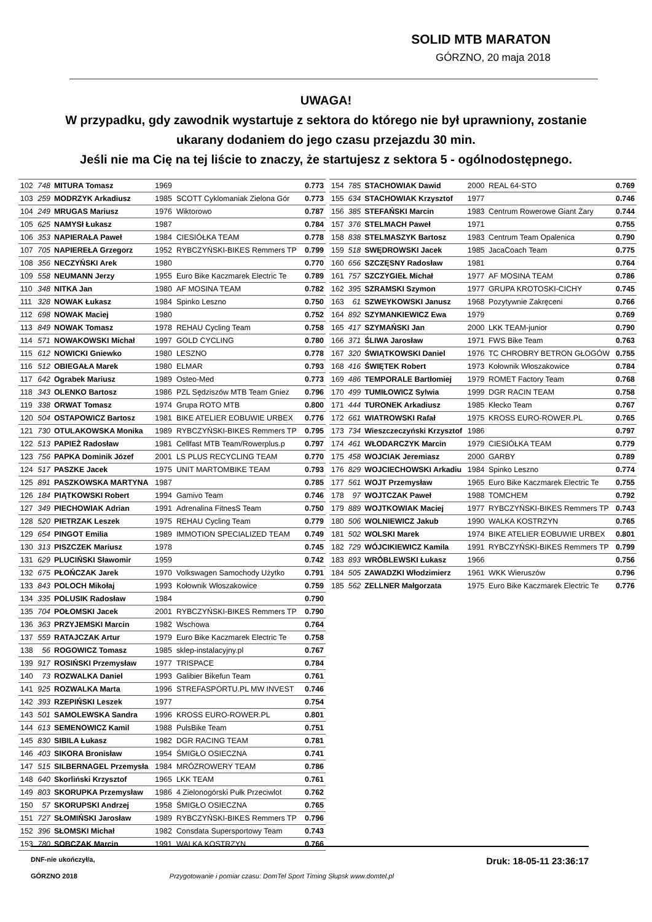SOLID MTB MARATON
GÓRZNO, 20 maja 2018
UWAGA!
W przypadku, gdy zawodnik wystartuje z sektora do którego nie był uprawniony, zostanie
ukarany dodaniem do jego czasu przejazdu 30 min.
Jeśli nie ma Cię na tej liście to znaczy, że startujesz z sektora 5 - ogólnodostępnego.
| 102 | 748 | MITURA Tomasz | 1969 | | 0.773 |
| 103 | 259 | MODRZYK Arkadiusz | 1985 | SCOTT Cyklomaniak Zielona Gór | 0.773 |
| 104 | 249 | MRUGAS Mariusz | 1976 | Wiktorowo | 0.787 |
| 105 | 625 | NAMYSł Łukasz | 1987 | | 0.784 |
| 106 | 353 | NAPIERAŁA Paweł | 1984 | CIESIÓŁKA TEAM | 0.778 |
| 107 | 705 | NAPIEREŁA Grzegorz | 1952 | RYBCZYŃSKI-BIKES Remmers TP | 0.799 |
| 108 | 356 | NECZYŃSKI Arek | 1980 | | 0.770 |
| 109 | 558 | NEUMANN Jerzy | 1955 | Euro Bike Kaczmarek Electric Te | 0.789 |
| 110 | 348 | NITKA Jan | 1980 | AF MOSINA TEAM | 0.782 |
| 111 | 328 | NOWAK Łukasz | 1984 | Spinko Leszno | 0.750 |
| 112 | 698 | NOWAK Maciej | 1980 | | 0.752 |
| 113 | 849 | NOWAK Tomasz | 1978 | REHAU Cycling Team | 0.758 |
| 114 | 571 | NOWAKOWSKI Michał | 1997 | GOLD CYCLING | 0.780 |
| 115 | 612 | NOWICKI Gniewko | 1980 | LESZNO | 0.778 |
| 116 | 512 | OBIEGAŁA Marek | 1980 | ELMAR | 0.793 |
| 117 | 642 | Ograbek Mariusz | 1989 | Osteo-Med | 0.773 |
| 118 | 343 | OLENKO Bartosz | 1986 | PZL Sędziszów MTB Team Gniez | 0.796 |
| 119 | 338 | ORWAT Tomasz | 1974 | Grupa ROTO MTB | 0.800 |
| 120 | 504 | OSTAPOWICZ Bartosz | 1981 | BIKE ATELIER EOBUWIE URBEX | 0.776 |
| 121 | 730 | OTULAKOWSKA Monika | 1989 | RYBCZYŃSKI-BIKES Remmers TP | 0.795 |
| 122 | 513 | PAPIEŻ Radosław | 1981 | Cellfast MTB Team/Rowerplus.p | 0.797 |
| 123 | 756 | PAPKA Dominik Józef | 2001 | LS PLUS RECYCLING TEAM | 0.770 |
| 124 | 517 | PASZKE Jacek | 1975 | UNIT MARTOMBIKE TEAM | 0.793 |
| 125 | 891 | PASZKOWSKA MARTYNA | 1987 | | 0.785 |
| 126 | 184 | PIĄTKOWSKI Robert | 1994 | Gamivo Team | 0.746 |
| 127 | 349 | PIECHOWIAK Adrian | 1991 | Adrenalina FitnesS Team | 0.750 |
| 128 | 520 | PIETRZAK Leszek | 1975 | REHAU Cycling Team | 0.779 |
| 129 | 654 | PINGOT Emilia | 1989 | IMMOTION SPECIALIZED TEAM | 0.749 |
| 130 | 313 | PISZCZEK Mariusz | 1978 | | 0.745 |
| 131 | 629 | PLUCIŃSKI Sławomir | 1959 | | 0.742 |
| 132 | 675 | PŁOŃCZAK Jarek | 1970 | Volkswagen Samochody Użytko | 0.791 |
| 133 | 843 | POLOCH Mikołaj | 1993 | Kołownik Włoszakowice | 0.759 |
| 134 | 335 | POLUSIK Radosław | 1984 | | 0.790 |
| 135 | 704 | POŁOMSKI Jacek | 2001 | RYBCZYŃSKI-BIKES Remmers TP | 0.790 |
| 136 | 363 | PRZYJEMSKI Marcin | 1982 | Wschowa | 0.764 |
| 137 | 559 | RATAJCZAK Artur | 1979 | Euro Bike Kaczmarek Electric Te | 0.758 |
| 138 | 56 | ROGOWICZ Tomasz | 1985 | sklep-instalacyjny.pl | 0.767 |
| 139 | 917 | ROSIŃSKI Przemysław | 1977 | TRISPACE | 0.784 |
| 140 | 73 | ROZWALKA Daniel | 1993 | Galibier Bikefun Team | 0.761 |
| 141 | 925 | ROZWALKA Marta | 1996 | STREFASPORTU.PL MW INVEST | 0.746 |
| 142 | 393 | RZEPIŃSKI Leszek | 1977 | | 0.754 |
| 143 | 501 | SAMOLEWSKA Sandra | 1996 | KROSS EURO-ROWER.PL | 0.801 |
| 144 | 613 | SEMENOWICZ Kamil | 1988 | PulsBike Team | 0.751 |
| 145 | 830 | SIBILA Łukasz | 1982 | DGR RACING TEAM | 0.781 |
| 146 | 403 | SIKORA Bronisław | 1954 | ŚMIGŁO OSIECZNA | 0.741 |
| 147 | 515 | SILBERNAGEL Przemysła | 1984 | MRÓZROWERY TEAM | 0.786 |
| 148 | 640 | Skorliński Krzysztof | 1965 | LKK TEAM | 0.761 |
| 149 | 803 | SKORUPKA Przemysław | 1986 | 4 Zielonogórski Pułk Przeciwlot | 0.762 |
| 150 | 57 | SKORUPSKI Andrzej | 1958 | ŚMIGŁO OSIECZNA | 0.765 |
| 151 | 727 | SŁOMIŃSKI Jarosław | 1989 | RYBCZYŃSKI-BIKES Remmers TP | 0.796 |
| 152 | 396 | SŁOMSKI Michał | 1982 | Consdata Supersportowy Team | 0.743 |
| 153 | 780 | SOBCZAK Marcin | 1991 | WALKA KOSTRZYN | 0.766 |
| 154 | 785 | STACHOWIAK Dawid | 2000 | REAL 64-STO | 0.769 |
| 155 | 634 | STACHOWIAK Krzysztof | 1977 | | 0.746 |
| 156 | 385 | STEFAŃSKI Marcin | 1983 | Centrum Rowerowe Giant Żary | 0.744 |
| 157 | 376 | STELMACH Paweł | 1971 | | 0.755 |
| 158 | 838 | STELMASZYK Bartosz | 1983 | Centrum Team Opalenica | 0.790 |
| 159 | 518 | SWĘDROWSKI Jacek | 1985 | JacaCoach Team | 0.775 |
| 160 | 656 | SZCZĘSNY Radosław | 1981 | | 0.764 |
| 161 | 757 | SZCZYGIEŁ Michał | 1977 | AF MOSINA TEAM | 0.786 |
| 162 | 395 | SZRAMSKI Szymon | 1977 | GRUPA KROTOSKI-CICHY | 0.745 |
| 163 | 61 | SZWEYKOWSKI Janusz | 1968 | Pozytywnie Zakręceni | 0.766 |
| 164 | 892 | SZYMANKIEWICZ Ewa | 1979 | | 0.769 |
| 165 | 417 | SZYMAŃSKI Jan | 2000 | LKK TEAM-junior | 0.790 |
| 166 | 371 | ŚLIWA Jarosław | 1971 | FWS Bike Team | 0.763 |
| 167 | 320 | ŚWIĄTKOWSKI Daniel | 1976 | TC CHROBRY BETRON GŁOGÓW | 0.755 |
| 168 | 416 | ŚWIĘTEK Robert | 1973 | Kołownik Włoszakowice | 0.784 |
| 169 | 486 | TEMPORALE Bartłomiej | 1979 | ROMET Factory Team | 0.768 |
| 170 | 499 | TUMIŁOWICZ Sylwia | 1999 | DGR RACIN TEAM | 0.758 |
| 171 | 444 | TURONEK Arkadiusz | 1985 | Kłecko Team | 0.767 |
| 172 | 661 | WIATROWSKI Rafał | 1975 | KROSS EURO-ROWER.PL | 0.765 |
| 173 | 734 | Wieszczeczyński Krzysztof | 1986 | | 0.797 |
| 174 | 461 | WŁODARCZYK Marcin | 1979 | CIESIÓŁKA TEAM | 0.779 |
| 175 | 458 | WOJCIAK Jeremiasz | 2000 | GARBY | 0.789 |
| 176 | 829 | WOJCIECHOWSKI Arkadiu | 1984 | Spinko Leszno | 0.774 |
| 177 | 561 | WOJT Przemysław | 1965 | Euro Bike Kaczmarek Electric Te | 0.755 |
| 178 | 97 | WOJTCZAK Paweł | 1988 | TOMCHEM | 0.792 |
| 179 | 889 | WOJTKOWIAK Maciej | 1977 | RYBCZYŃSKI-BIKES Remmers TP | 0.743 |
| 180 | 506 | WOLNIEWICZ Jakub | 1990 | WALKA KOSTRZYN | 0.765 |
| 181 | 502 | WOLSKI Marek | 1974 | BIKE ATELIER EOBUWIE URBEX | 0.801 |
| 182 | 729 | WÓJCIKIEWICZ Kamila | 1991 | RYBCZYŃSKI-BIKES Remmers TP | 0.799 |
| 183 | 893 | WRÓBLEWSKI Łukasz | 1966 | | 0.756 |
| 184 | 505 | ZAWADZKI Włodzimierz | 1961 | WKK Wieruszów | 0.796 |
| 185 | 562 | ZELLNER Małgorzata | 1975 | Euro Bike Kaczmarek Electric Te | 0.776 |
DNF-nie ukończył/a, Druk: 18-05-11 23:36:17
GÓRZNO 2018 Przygotowanie i pomiar czasu: DomTel Sport Timing Słupsk www.domtel.pl